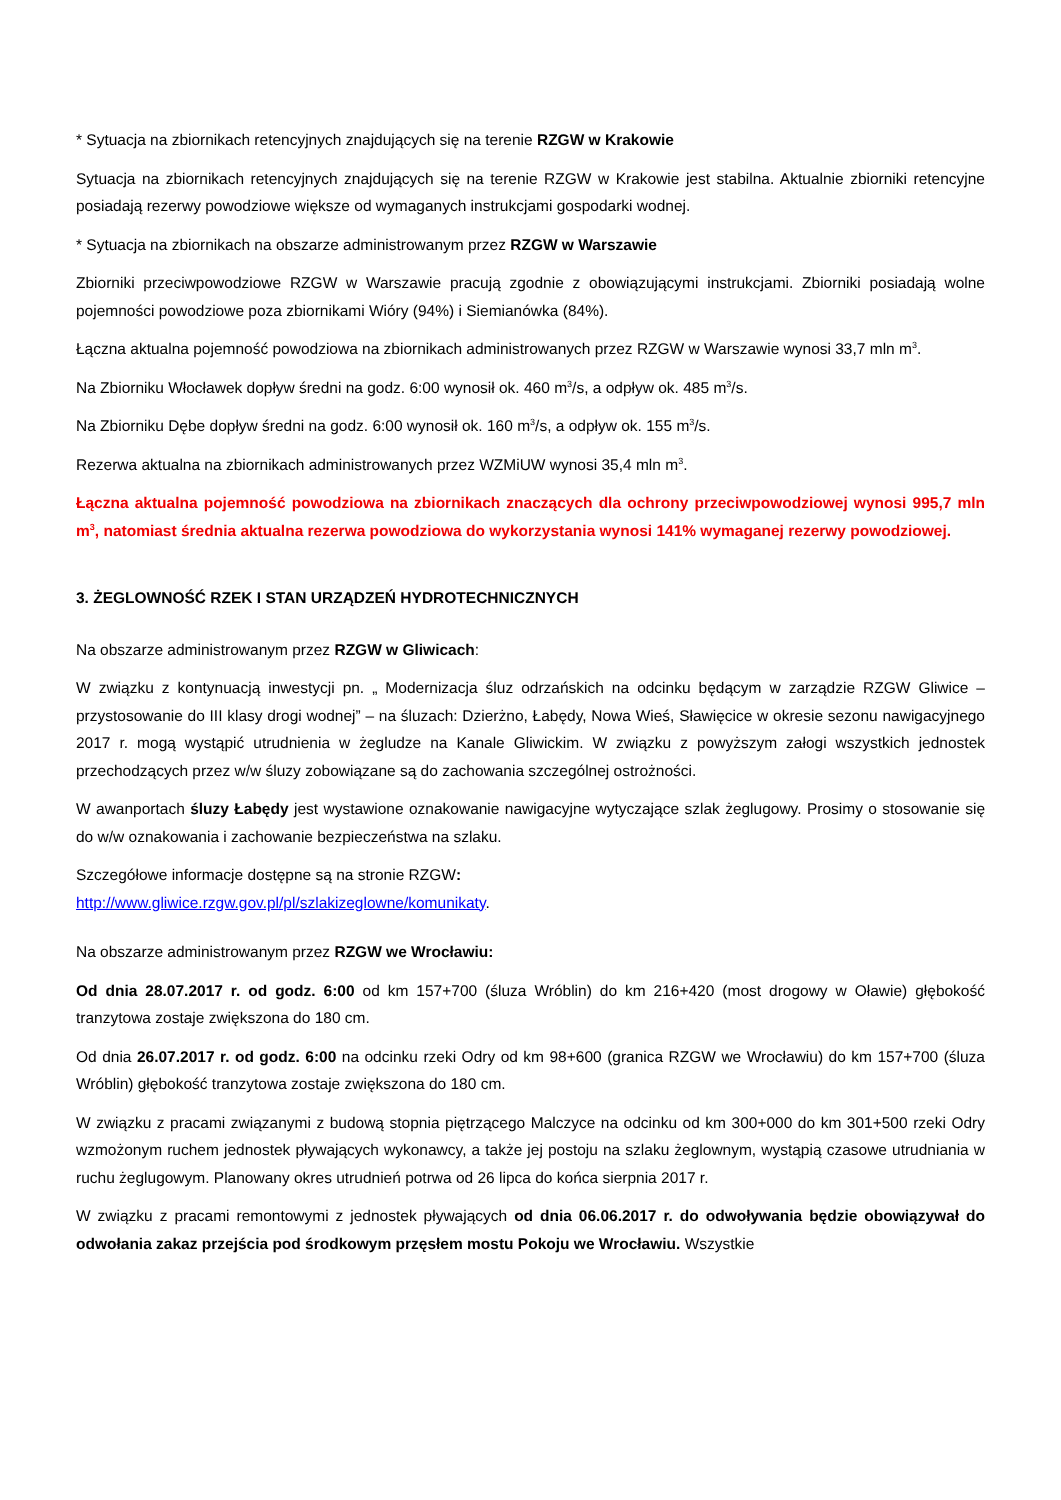* Sytuacja na zbiornikach retencyjnych znajdujących się na terenie RZGW w Krakowie
Sytuacja na zbiornikach retencyjnych znajdujących się na terenie RZGW w Krakowie jest stabilna. Aktualnie zbiorniki retencyjne posiadają rezerwy powodziowe większe od wymaganych instrukcjami gospodarki wodnej.
* Sytuacja na zbiornikach na obszarze administrowanym przez RZGW w Warszawie
Zbiorniki przeciwpowodziowe RZGW w Warszawie pracują zgodnie z obowiązującymi instrukcjami. Zbiorniki posiadają wolne pojemności powodziowe poza zbiornikami Wióry (94%) i Siemianówka (84%).
Łączna aktualna pojemność powodziowa na zbiornikach administrowanych przez RZGW w Warszawie wynosi 33,7 mln m<sup>3</sup>.
Na Zbiorniku Włocławek dopływ średni na godz. 6:00 wynosił ok. 460 m<sup>3</sup>/s, a odpływ ok. 485 m<sup>3</sup>/s.
Na Zbiorniku Dębe dopływ średni na godz. 6:00 wynosił ok. 160 m<sup>3</sup>/s, a odpływ ok. 155 m<sup>3</sup>/s.
Rezerwa aktualna na zbiornikach administrowanych przez WZMiUW wynosi 35,4 mln m<sup>3</sup>.
Łączna aktualna pojemność powodziowa na zbiornikach znaczących dla ochrony przeciwpowodziowej wynosi 995,7 mln m<sup>3</sup>, natomiast średnia aktualna rezerwa powodziowa do wykorzystania wynosi 141% wymaganej rezerwy powodziowej.
3. ŻEGLOWNOŚĆ RZEK I STAN URZĄDZEŃ HYDROTECHNICZNYCH
Na obszarze administrowanym przez RZGW w Gliwicach:
W związku z kontynuacją inwestycji pn. „ Modernizacja śluz odrzańskich na odcinku będącym w zarządzie RZGW Gliwice – przystosowanie do III klasy drogi wodnej” – na śluzach: Dzierżno, Łabędy, Nowa Wieś, Sławięcice w okresie sezonu nawigacyjnego 2017 r. mogą wystąpić utrudnienia w żegludze na Kanale Gliwickim. W związku z powyższym załogi wszystkich jednostek przechodzących przez w/w śluzy zobowiązane są do zachowania szczególnej ostrożności.
W awanportach śluzy Łabędy jest wystawione oznakowanie nawigacyjne wytyczające szlak żeglugowy. Prosimy o stosowanie się do w/w oznakowania i zachowanie bezpieczeństwa na szlaku.
Szczegółowe informacje dostępne są na stronie RZGW:
http://www.gliwice.rzgw.gov.pl/pl/szlakizeglowne/komunikaty.
Na obszarze administrowanym przez RZGW we Wrocławiu:
Od dnia 28.07.2017 r. od godz. 6:00 od km 157+700 (śluza Wróblin) do km 216+420 (most drogowy w Oławie) głębokość tranzytowa zostaje zwiększona do 180 cm.
Od dnia 26.07.2017 r. od godz. 6:00 na odcinku rzeki Odry od km 98+600 (granica RZGW we Wrocławiu) do km 157+700 (śluza Wróblin) głębokość tranzytowa zostaje zwiększona do 180 cm.
W związku z pracami związanymi z budową stopnia piętrzącego Malczyce na odcinku od km 300+000 do km 301+500 rzeki Odry wzmożonym ruchem jednostek pływających wykonawcy, a także jej postoju na szlaku żeglownym, wystąpią czasowe utrudniania w ruchu żeglugowym. Planowany okres utrudnień potrwa od 26 lipca do końca sierpnia 2017 r.
W związku z pracami remontowymi z jednostek pływających od dnia 06.06.2017 r. do odwoływania będzie obowiązywał do odwołania zakaz przejścia pod środkowym przęsłem mostu Pokoju we Wrocławiu. Wszystkie